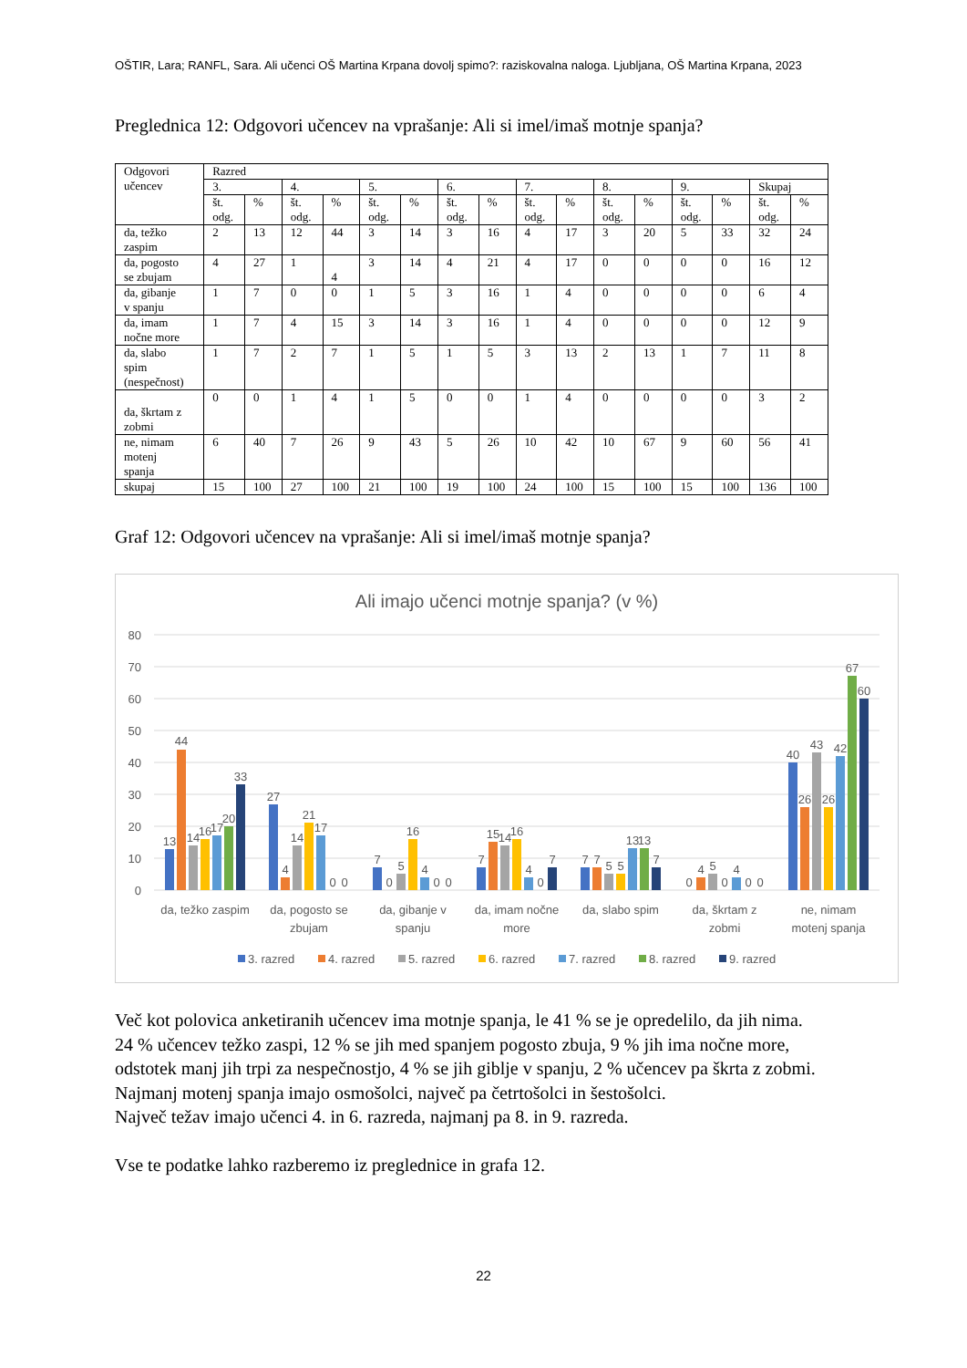OŠTIR, Lara; RANFL, Sara. Ali učenci OŠ Martina Krpana dovolj spimo?: raziskovalna naloga. Ljubljana, OŠ Martina Krpana, 2023
Preglednica 12: Odgovori učencev na vprašanje: Ali si imel/imaš motnje spanja?
| Odgovori učencev | Razred | | | | | | | | | | | | | | | |
| --- | --- | --- | --- | --- | --- | --- | --- | --- | --- | --- | --- | --- | --- | --- | --- | --- |
| | 3. | | 4. | | 5. | | 6. | | 7. | | 8. | | 9. | | Skupaj | |
| | št. odg. | % | št. odg. | % | št. odg. | % | št. odg. | % | št. odg. | % | št. odg. | % | št. odg. | % | št. odg. | % |
| da, težko zaspim | 2 | 13 | 12 | 44 | 3 | 14 | 3 | 16 | 4 | 17 | 3 | 20 | 5 | 33 | 32 | 24 |
| da, pogosto se zbujam | 4 | 27 | 1 | 4 | 3 | 14 | 4 | 21 | 4 | 17 | 0 | 0 | 0 | 0 | 16 | 12 |
| da, gibanje v spanju | 1 | 7 | 0 | 0 | 1 | 5 | 3 | 16 | 1 | 4 | 0 | 0 | 0 | 0 | 6 | 4 |
| da, imam nočne more | 1 | 7 | 4 | 15 | 3 | 14 | 3 | 16 | 1 | 4 | 0 | 0 | 0 | 0 | 12 | 9 |
| da, slabo spim (nespečnost) | 1 | 7 | 2 | 7 | 1 | 5 | 1 | 5 | 3 | 13 | 2 | 13 | 1 | 7 | 11 | 8 |
| da, škrtam z zobmi | 0 | 0 | 1 | 4 | 1 | 5 | 0 | 0 | 1 | 4 | 0 | 0 | 0 | 0 | 3 | 2 |
| ne, nimam motenj spanja | 6 | 40 | 7 | 26 | 9 | 43 | 5 | 26 | 10 | 42 | 10 | 67 | 9 | 60 | 56 | 41 |
| skupaj | 15 | 100 | 27 | 100 | 21 | 100 | 19 | 100 | 24 | 100 | 15 | 100 | 15 | 100 | 136 | 100 |
Graf 12: Odgovori učencev na vprašanje: Ali si imel/imaš motnje spanja?
Ali imajo učenci motnje spanja? (v %)
80
70
60
50
40
30
20
10
0
13
44
14
16
17
20
33
27
4
14
21
17
0
0
7
0
5
16
4
0
0
7
15
14
16
4
0
7
7
7
5
5
13
13
7
0
4
5
0
4
0
0
40
26
43
26
42
67
60
da, težko zaspim
da, pogosto se
zbujam
da, gibanje v
spanju
da, imam nočne
more
da, slabo spim
da, škrtam z
zobmi
ne, nimam
motenj spanja
3. razred
4. razred
5. razred
6. razred
7. razred
8. razred
9. razred
Več kot polovica anketiranih učencev ima motnje spanja, le 41 % se je opredelilo, da jih nima.
24 % učencev težko zaspi, 12 % se jih med spanjem pogosto zbuja, 9 % jih ima nočne more, odstotek manj jih trpi za nespečnostjo, 4 % se jih giblje v spanju, 2 % učencev pa škrta z zobmi. Najmanj motenj spanja imajo osmošolci, največ pa četrtošolci in šestošolci.
Največ težav imajo učenci 4. in 6. razreda, najmanj pa 8. in 9. razreda.
Vse te podatke lahko razberemo iz preglednice in grafa 12.
22